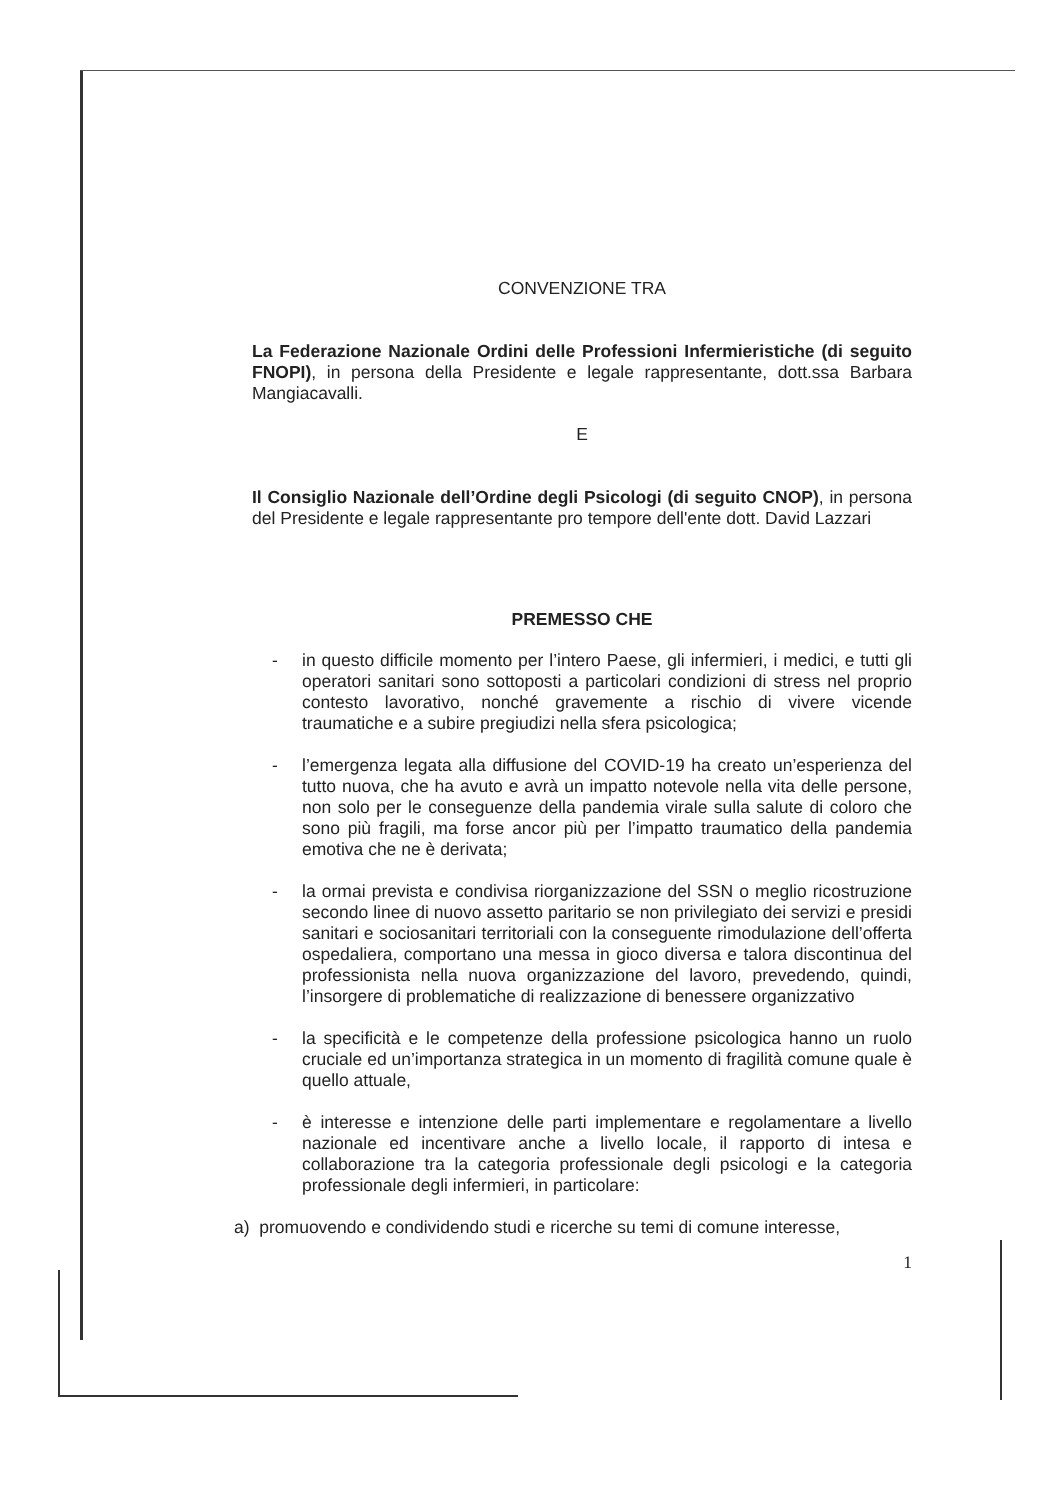CONVENZIONE TRA
La Federazione Nazionale Ordini delle Professioni Infermieristiche (di seguito FNOPI), in persona della Presidente e legale rappresentante, dott.ssa Barbara Mangiacavalli.
E
Il Consiglio Nazionale dell’Ordine degli Psicologi (di seguito CNOP), in persona del Presidente e legale rappresentante pro tempore dell'ente dott. David Lazzari
PREMESSO CHE
- in questo difficile momento per l’intero Paese, gli infermieri, i medici, e tutti gli operatori sanitari sono sottoposti a particolari condizioni di stress nel proprio contesto lavorativo, nonché gravemente a rischio di vivere vicende traumatiche e a subire pregiudizi nella sfera psicologica;
- l’emergenza legata alla diffusione del COVID-19 ha creato un’esperienza del tutto nuova, che ha avuto e avrà un impatto notevole nella vita delle persone, non solo per le conseguenze della pandemia virale sulla salute di coloro che sono più fragili, ma forse ancor più per l’impatto traumatico della pandemia emotiva che ne è derivata;
- la ormai prevista e condivisa riorganizzazione del SSN o meglio ricostruzione secondo linee di nuovo assetto paritario se non privilegiato dei servizi e presidi sanitari e sociosanitari territoriali con la conseguente rimodulazione dell’offerta ospedaliera, comportano una messa in gioco diversa e talora discontinua del professionista nella nuova organizzazione del lavoro, prevedendo, quindi, l’insorgere di problematiche di realizzazione di benessere organizzativo
- la specificità e le competenze della professione psicologica hanno un ruolo cruciale ed un’importanza strategica in un momento di fragilità comune quale è quello attuale,
- è interesse e intenzione delle parti implementare e regolamentare a livello nazionale ed incentivare anche a livello locale, il rapporto di intesa e collaborazione tra la categoria professionale degli psicologi e la categoria professionale degli infermieri, in particolare:
a) promuovendo e condividendo studi e ricerche su temi di comune interesse,
1